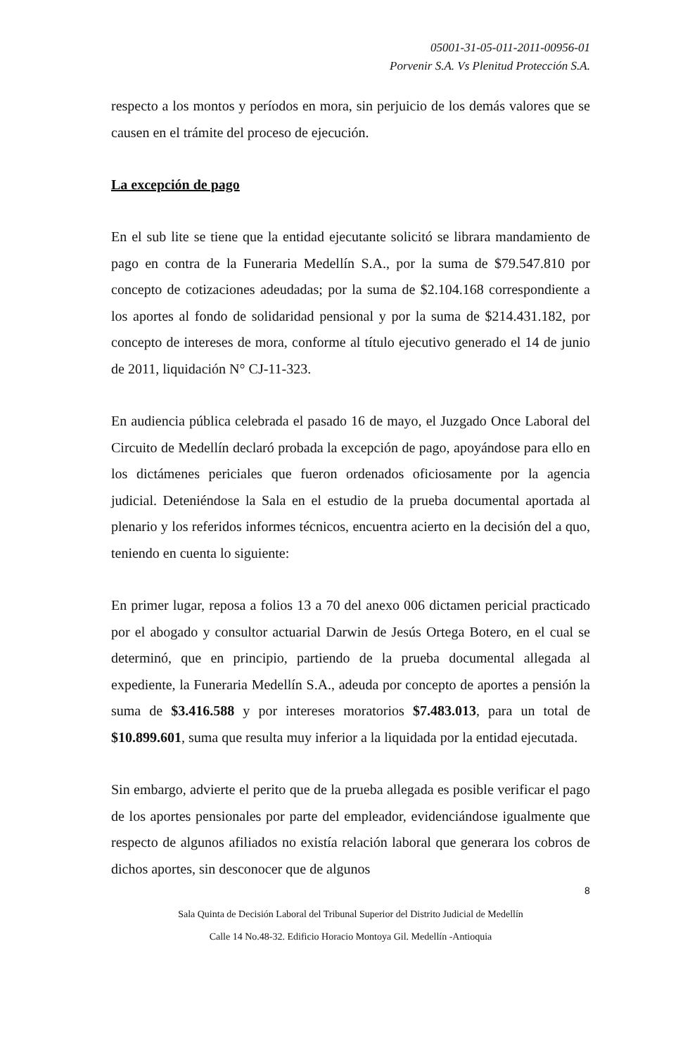05001-31-05-011-2011-00956-01
Porvenir S.A. Vs Plenitud Protección S.A.
respecto a los montos y períodos en mora, sin perjuicio de los demás valores que se causen en el trámite del proceso de ejecución.
La excepción de pago
En el sub lite se tiene que la entidad ejecutante solicitó se librara mandamiento de pago en contra de la Funeraria Medellín S.A., por la suma de $79.547.810 por concepto de cotizaciones adeudadas; por la suma de $2.104.168 correspondiente a los aportes al fondo de solidaridad pensional y por la suma de $214.431.182, por concepto de intereses de mora, conforme al título ejecutivo generado el 14 de junio de 2011, liquidación N° CJ-11-323.
En audiencia pública celebrada el pasado 16 de mayo, el Juzgado Once Laboral del Circuito de Medellín declaró probada la excepción de pago, apoyándose para ello en los dictámenes periciales que fueron ordenados oficiosamente por la agencia judicial. Deteniéndose la Sala en el estudio de la prueba documental aportada al plenario y los referidos informes técnicos, encuentra acierto en la decisión del a quo, teniendo en cuenta lo siguiente:
En primer lugar, reposa a folios 13 a 70 del anexo 006 dictamen pericial practicado por el abogado y consultor actuarial Darwin de Jesús Ortega Botero, en el cual se determinó, que en principio, partiendo de la prueba documental allegada al expediente, la Funeraria Medellín S.A., adeuda por concepto de aportes a pensión la suma de $3.416.588 y por intereses moratorios $7.483.013, para un total de $10.899.601, suma que resulta muy inferior a la liquidada por la entidad ejecutada.
Sin embargo, advierte el perito que de la prueba allegada es posible verificar el pago de los aportes pensionales por parte del empleador, evidenciándose igualmente que respecto de algunos afiliados no existía relación laboral que generara los cobros de dichos aportes, sin desconocer que de algunos
8
Sala Quinta de Decisión Laboral del Tribunal Superior del Distrito Judicial de Medellín
Calle 14 No.48-32. Edificio Horacio Montoya Gil. Medellín -Antioquia